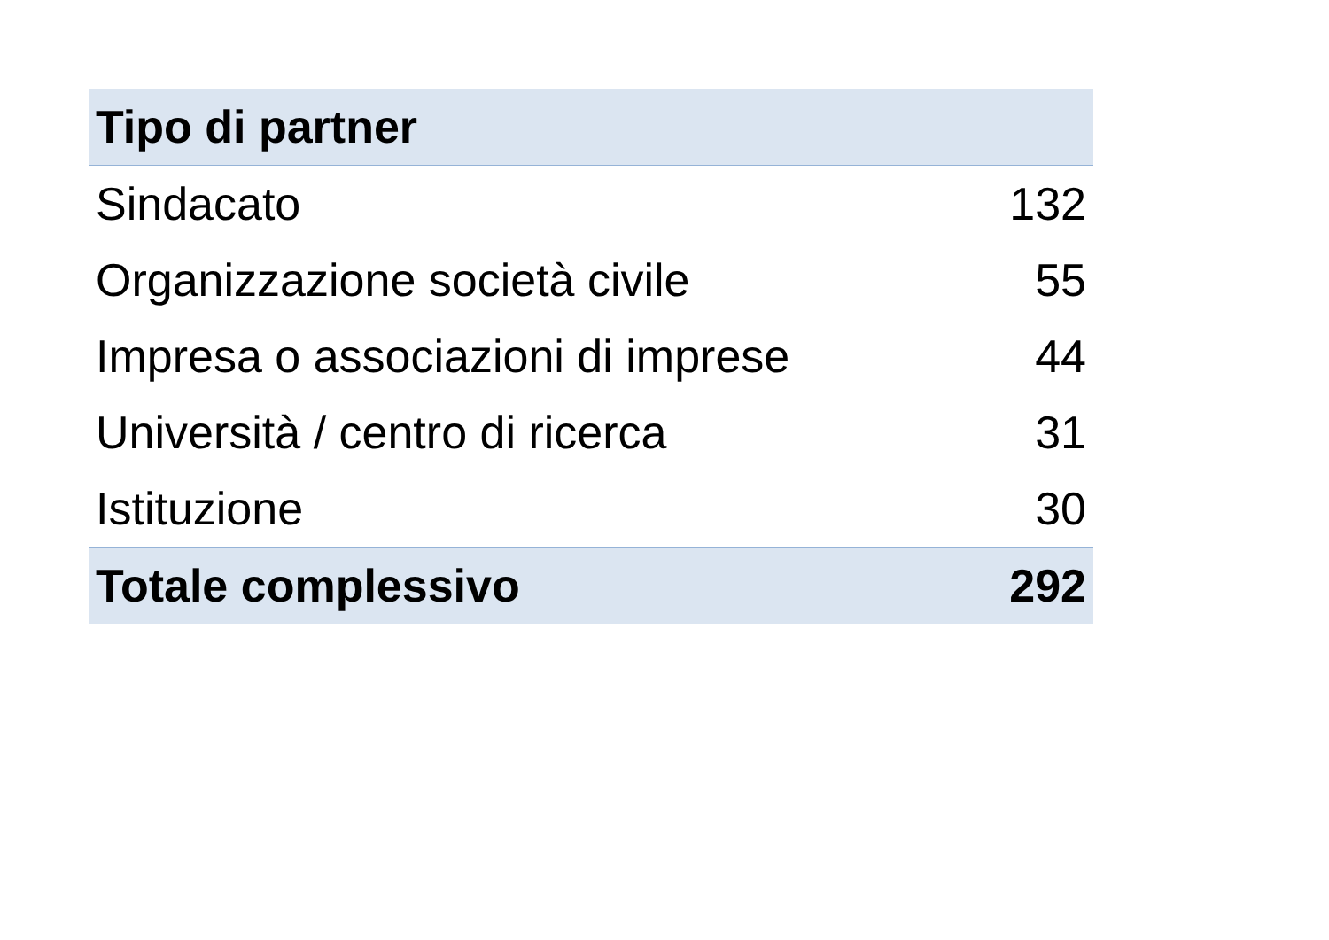| Tipo di partner | |
| --- | --- |
| Sindacato | 132 |
| Organizzazione società civile | 55 |
| Impresa o associazioni di imprese | 44 |
| Università / centro di ricerca | 31 |
| Istituzione | 30 |
| Totale complessivo | 292 |